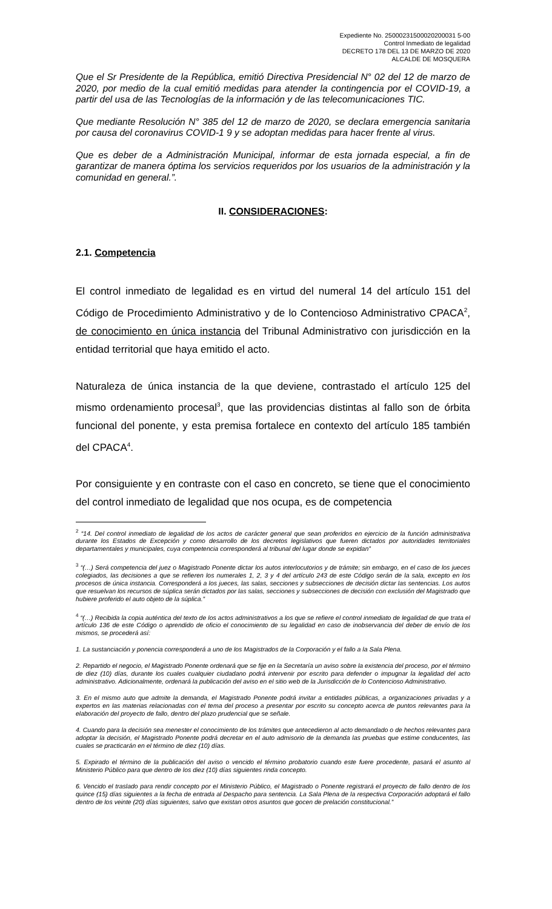Expediente No. 25000231500020200031 5-00
Control Inmediato de legalidad
DECRETO 178 DEL 13 DE MARZO DE 2020
ALCALDE DE MOSQUERA
Que el Sr Presidente de la República, emitió Directiva Presidencial N° 02 del 12 de marzo de 2020, por medio de la cual emitió medidas para atender la contingencia por el COVID-19, a partir del usa de las Tecnologías de la información y de las telecomunicaciones TIC.
Que mediante Resolución N° 385 del 12 de marzo de 2020, se declara emergencia sanitaria por causa del coronavirus COVID-1 9 y se adoptan medidas para hacer frente al virus.
Que es deber de a Administración Municipal, informar de esta jornada especial, a fin de garantizar de manera óptima los servicios requeridos por los usuarios de la administración y la comunidad en general.”.
II. CONSIDERACIONES:
2.1. Competencia
El control inmediato de legalidad es en virtud del numeral 14 del artículo 151 del Código de Procedimiento Administrativo y de lo Contencioso Administrativo CPACA<sup>2</sup>, de conocimiento en única instancia del Tribunal Administrativo con jurisdicción en la entidad territorial que haya emitido el acto.
Naturaleza de única instancia de la que deviene, contrastado el artículo 125 del mismo ordenamiento procesal<sup>3</sup>, que las providencias distintas al fallo son de órbita funcional del ponente, y esta premisa fortalece en contexto del artículo 185 también del CPACA<sup>4</sup>.
Por consiguiente y en contraste con el caso en concreto, se tiene que el conocimiento del control inmediato de legalidad que nos ocupa, es de competencia
<sup>2</sup> “14. Del control inmediato de legalidad de los actos de carácter general que sean proferidos en ejercicio de la función administrativa durante los Estados de Excepción y como desarrollo de los decretos legislativos que fueren dictados por autoridades territoriales departamentales y municipales, cuya competencia corresponderá al tribunal del lugar donde se expidan”
<sup>3</sup> “(…) Será competencia del juez o Magistrado Ponente dictar los autos interlocutorios y de trámite; sin embargo, en el caso de los jueces colegiados, las decisiones a que se refieren los numerales 1, 2, 3 y 4 del artículo 243 de este Código serán de la sala, excepto en los procesos de única instancia. Corresponderá a los jueces, las salas, secciones y subsecciones de decisión dictar las sentencias. Los autos que resuelvan los recursos de súplica serán dictados por las salas, secciones y subsecciones de decisión con exclusión del Magistrado que hubiere proferido el auto objeto de la súplica.”
<sup>4</sup> “(…) Recibida la copia auténtica del texto de los actos administrativos a los que se refiere el control inmediato de legalidad de que trata el artículo 136 de este Código o aprendido de oficio el conocimiento de su legalidad en caso de inobservancia del deber de envío de los mismos, se procederá así:
1. La sustanciación y ponencia corresponderá a uno de los Magistrados de la Corporación y el fallo a la Sala Plena.
2. Repartido el negocio, el Magistrado Ponente ordenará que se fije en la Secretaría un aviso sobre la existencia del proceso, por el término de diez (10) días, durante los cuales cualquier ciudadano podrá intervenir por escrito para defender o impugnar la legalidad del acto administrativo. Adicionalmente, ordenará la publicación del aviso en el sitio web de la Jurisdicción de lo Contencioso Administrativo.
3. En el mismo auto que admite la demanda, el Magistrado Ponente podrá invitar a entidades públicas, a organizaciones privadas y a expertos en las materias relacionadas con el tema del proceso a presentar por escrito su concepto acerca de puntos relevantes para la elaboración del proyecto de fallo, dentro del plazo prudencial que se señale.
4. Cuando para la decisión sea menester el conocimiento de los trámites que antecedieron al acto demandado o de hechos relevantes para adoptar la decisión, el Magistrado Ponente podrá decretar en el auto admisorio de la demanda las pruebas que estime conducentes, las cuales se practicarán en el término de diez (10) días.
5. Expirado el término de la publicación del aviso o vencido el término probatorio cuando este fuere procedente, pasará el asunto al Ministerio Público para que dentro de los diez (10) días siguientes rinda concepto.
6. Vencido el traslado para rendir concepto por el Ministerio Público, el Magistrado o Ponente registrará el proyecto de fallo dentro de los quince (15) días siguientes a la fecha de entrada al Despacho para sentencia. La Sala Plena de la respectiva Corporación adoptará el fallo dentro de los veinte (20) días siguientes, salvo que existan otros asuntos que gocen de prelación constitucional.”